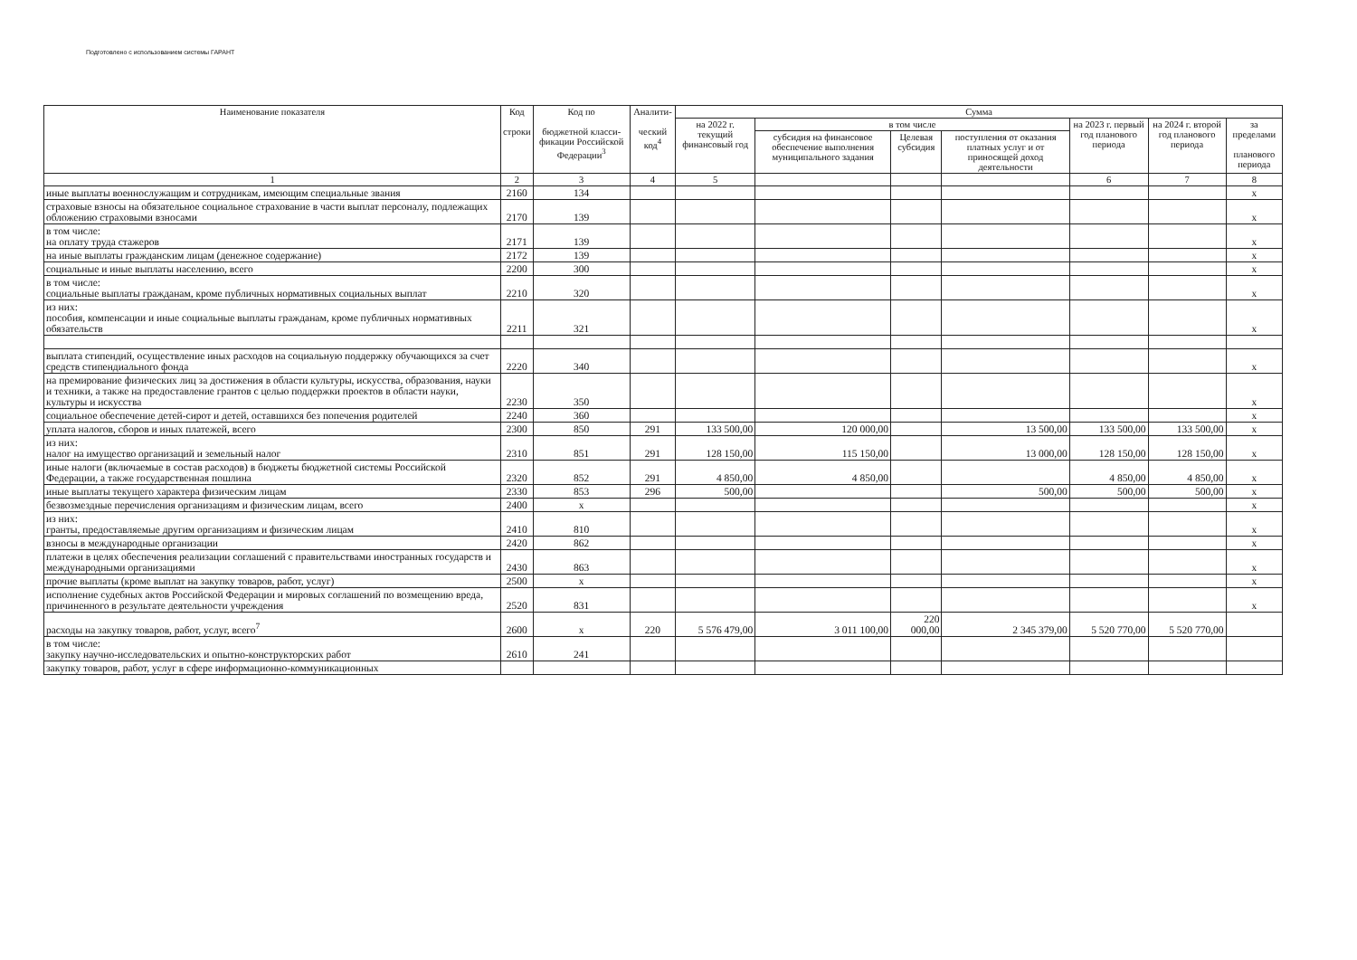Подготовлено с использованием системы ГАРАНТ
| Наименование показателя | Код строки | Код по бюджетной класси-фикации Российской Федерации<sup>3</sup> | Аналити- ческий код<sup>4</sup> | Сумма | | | | | | |
| --- | --- | --- | --- | --- | --- | --- | --- | --- | --- | --- |
| | | | | на 2022 г. текущий финансовый год | в том числе | | | на 2023 г. первый год планового периода | на 2024 г. второй год планового периода | за пределами планового периода |
| | | | | | субсидия на финансовое обеспечение выполнения муниципального задания | Целевая субсидия | поступления от оказания платных услуг и от приносящей доход деятельности | | | |
| 1 | 2 | 3 | 4 | 5 | | | | 6 | 7 | 8 |
| иные выплаты военнослужащим и сотрудникам, имеющим специальные звания | 2160 | 134 | | | | | | | | х |
| страховые взносы на обязательное социальное страхование в части выплат персоналу, подлежащих обложению страховыми взносами | 2170 | 139 | | | | | | | | х |
| в том числе: на оплату труда стажеров | 2171 | 139 | | | | | | | | х |
| на иные выплаты гражданским лицам (денежное содержание) | 2172 | 139 | | | | | | | | х |
| социальные и иные выплаты населению, всего | 2200 | 300 | | | | | | | | х |
| в том числе: социальные выплаты гражданам, кроме публичных нормативных социальных выплат | 2210 | 320 | | | | | | | | х |
| из них: пособия, компенсации и иные социальные выплаты гражданам, кроме публичных нормативных обязательств | 2211 | 321 | | | | | | | | х |
| выплата стипендий, осуществление иных расходов на социальную поддержку обучающихся за счет средств стипендиального фонда | 2220 | 340 | | | | | | | | х |
| на премирование физических лиц за достижения в области культуры, искусства, образования, науки и техники, а также на предоставление грантов с целью поддержки проектов в области науки, культуры и искусства | 2230 | 350 | | | | | | | | х |
| социальное обеспечение детей-сирот и детей, оставшихся без попечения родителей | 2240 | 360 | | | | | | | | х |
| уплата налогов, сборов и иных платежей, всего | 2300 | 850 | 291 | 133 500,00 | 120 000,00 | | 13 500,00 | 133 500,00 | 133 500,00 | х |
| из них: налог на имущество организаций и земельный налог | 2310 | 851 | 291 | 128 150,00 | 115 150,00 | | 13 000,00 | 128 150,00 | 128 150,00 | х |
| иные налоги (включаемые в состав расходов) в бюджеты бюджетной системы Российской Федерации, а также государственная пошлина | 2320 | 852 | 291 | 4 850,00 | 4 850,00 | | | 4 850,00 | 4 850,00 | х |
| иные выплаты текущего характера физическим лицам | 2330 | 853 | 296 | 500,00 | | | 500,00 | 500,00 | 500,00 | х |
| безвозмездные перечисления организациям и физическим лицам, всего | 2400 | х | | | | | | | | х |
| из них: гранты, предоставляемые другим организациям и физическим лицам | 2410 | 810 | | | | | | | | х |
| взносы в международные организации | 2420 | 862 | | | | | | | | х |
| платежи в целях обеспечения реализации соглашений с правительствами иностранных государств и международными организациями | 2430 | 863 | | | | | | | | х |
| прочие выплаты (кроме выплат на закупку товаров, работ, услуг) | 2500 | х | | | | | | | | х |
| исполнение судебных актов Российской Федерации и мировых соглашений по возмещению вреда, причиненного в результате деятельности учреждения | 2520 | 831 | | | | | | | | х |
| расходы на закупку товаров, работ, услуг, всего<sup>7</sup> | 2600 | х | 220 | 5 576 479,00 | 3 011 100,00 | 220 000,00 | 2 345 379,00 | 5 520 770,00 | 5 520 770,00 | |
| в том числе: закупку научно-исследовательских и опытно-конструкторских работ | 2610 | 241 | | | | | | | | |
| закупку товаров, работ, услуг в сфере информационно-коммуникационных | | | | | | | | | | |